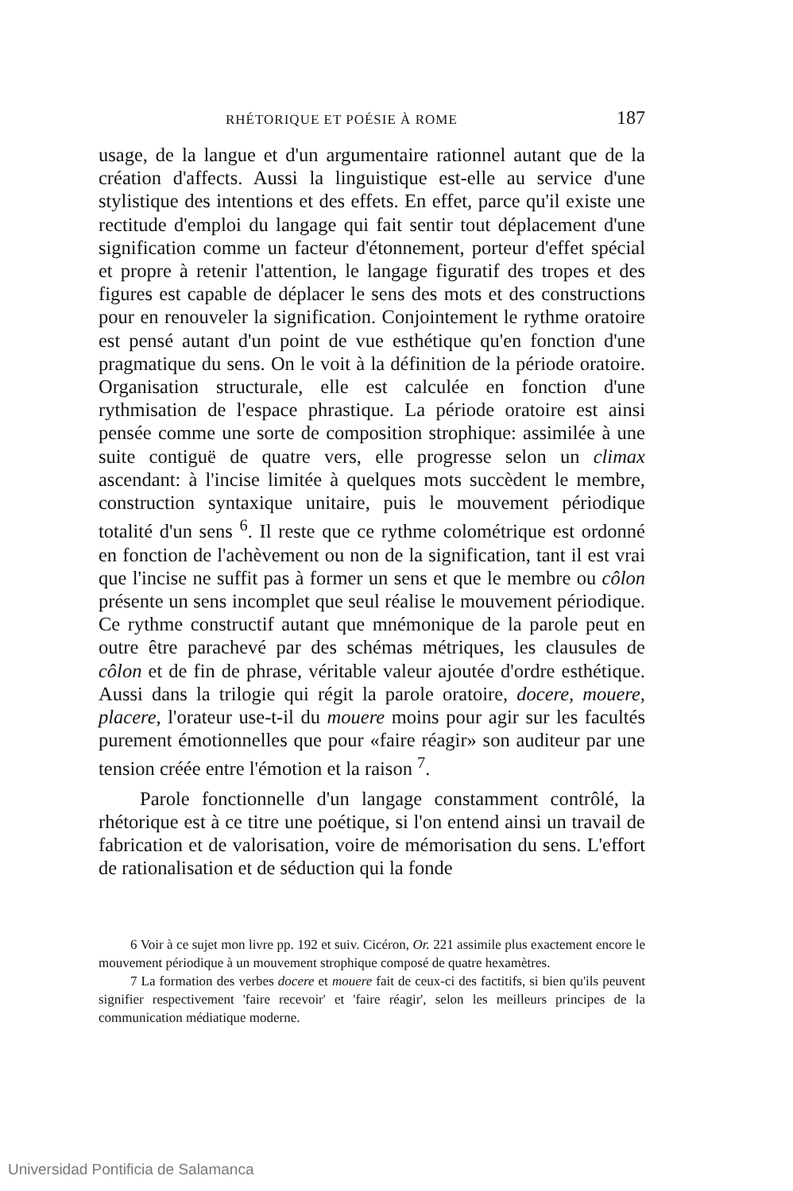RHÉTORIQUE ET POÉSIE À ROME 187
usage, de la langue et d'un argumentaire rationnel autant que de la création d'affects. Aussi la linguistique est-elle au service d'une stylistique des intentions et des effets. En effet, parce qu'il existe une rectitude d'emploi du langage qui fait sentir tout déplacement d'une signification comme un facteur d'étonnement, porteur d'effet spécial et propre à retenir l'attention, le langage figuratif des tropes et des figures est capable de déplacer le sens des mots et des constructions pour en renouveler la signification. Conjointement le rythme oratoire est pensé autant d'un point de vue esthétique qu'en fonction d'une pragmatique du sens. On le voit à la définition de la période oratoire. Organisation structurale, elle est calculée en fonction d'une rythmisation de l'espace phrastique. La période oratoire est ainsi pensée comme une sorte de composition strophique: assimilée à une suite contiguë de quatre vers, elle progresse selon un climax ascendant: à l'incise limitée à quelques mots succèdent le membre, construction syntaxique unitaire, puis le mouvement périodique totalité d'un sens <sup>6</sup>. Il reste que ce rythme colométrique est ordonné en fonction de l'achèvement ou non de la signification, tant il est vrai que l'incise ne suffit pas à former un sens et que le membre ou côlon présente un sens incomplet que seul réalise le mouvement périodique. Ce rythme constructif autant que mnémonique de la parole peut en outre être parachevé par des schémas métriques, les clausules de côlon et de fin de phrase, véritable valeur ajoutée d'ordre esthétique. Aussi dans la trilogie qui régit la parole oratoire, docere, mouere, placere, l'orateur use-t-il du mouere moins pour agir sur les facultés purement émotionnelles que pour «faire réagir» son auditeur par une tension créée entre l'émotion et la raison <sup>7</sup>.
Parole fonctionnelle d'un langage constamment contrôlé, la rhétorique est à ce titre une poétique, si l'on entend ainsi un travail de fabrication et de valorisation, voire de mémorisation du sens. L'effort de rationalisation et de séduction qui la fonde
6 Voir à ce sujet mon livre pp. 192 et suiv. Cicéron, Or. 221 assimile plus exactement encore le mouvement périodique à un mouvement strophique composé de quatre hexamètres.
7 La formation des verbes docere et mouere fait de ceux-ci des factitifs, si bien qu'ils peuvent signifier respectivement 'faire recevoir' et 'faire réagir', selon les meilleurs principes de la communication médiatique moderne.
Universidad Pontificia de Salamanca